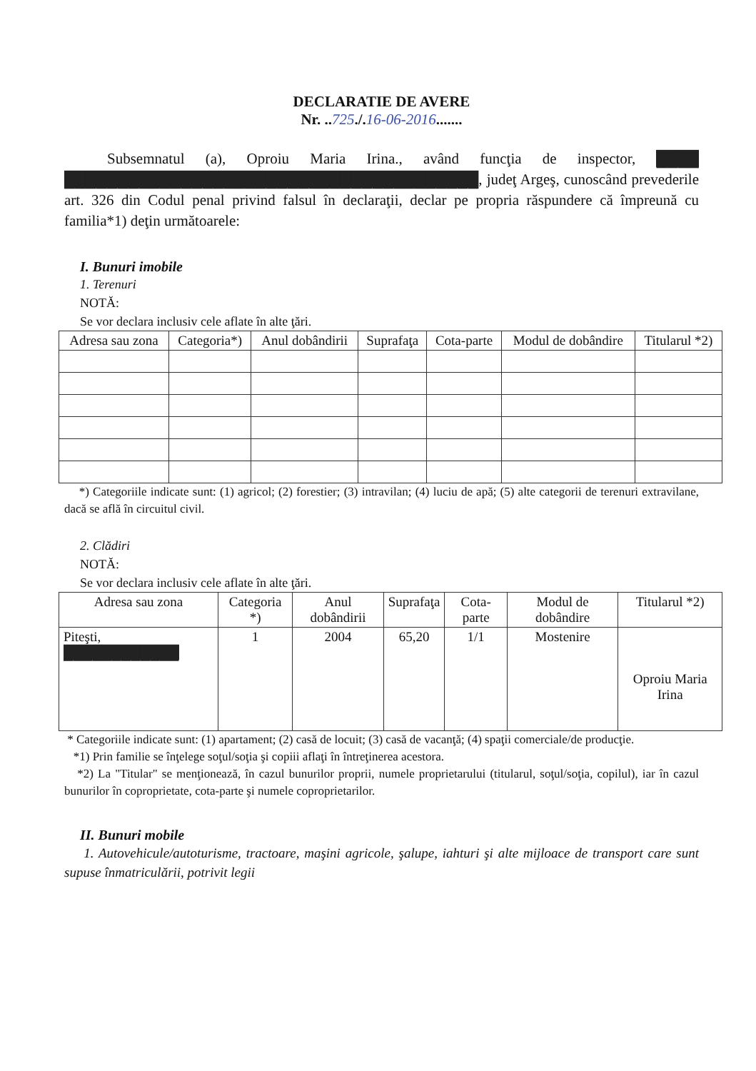DECLARATIE DE AVERE
Nr. ..725./.16-06-2016.......
Subsemnatul (a), Oproiu Maria Irina., având funcţia de inspector, ████ ███████████████████████████████████████, judeţ Argeş, cunoscând prevederile art. 326 din Codul penal privind falsul în declaraţii, declar pe propria răspundere că împreună cu familia*1) deţin următoarele:
I. Bunuri imobile
1. Terenuri
NOTĂ:
Se vor declara inclusiv cele aflate în alte ţări.
| Adresa sau zona | Categoria*) | Anul dobândirii | Suprafaţa | Cota-parte | Modul de dobândire | Titularul *2) |
| --- | --- | --- | --- | --- | --- | --- |
*) Categoriile indicate sunt: (1) agricol; (2) forestier; (3) intravilan; (4) luciu de apă; (5) alte categorii de terenuri extravilane, dacă se află în circuitul civil.
2. Clădiri
NOTĂ:
Se vor declara inclusiv cele aflate în alte ţări.
| Adresa sau zona | Categoria *) | Anul dobândirii | Suprafaţa | Cota-parte | Modul de dobândire | Titularul *2) |
| --- | --- | --- | --- | --- | --- | --- |
| Piteşti, ████████████ | 1 | 2004 | 65,20 | 1/1 | Mostenire | Oproiu Maria Irina |
* Categoriile indicate sunt: (1) apartament; (2) casă de locuit; (3) casă de vacanţă; (4) spaţii comerciale/de producţie.
*1) Prin familie se înţelege soţul/soţia şi copiii aflaţi în întreţinerea acestora.
*2) La "Titular" se menţionează, în cazul bunurilor proprii, numele proprietarului (titularul, soţul/soţia, copilul), iar în cazul bunurilor în coproprietate, cota-parte şi numele coproprietarilor.
II. Bunuri mobile
1. Autovehicule/autoturisme, tractoare, maşini agricole, şalupe, iahturi şi alte mijloace de transport care sunt supuse înmatriculării, potrivit legii